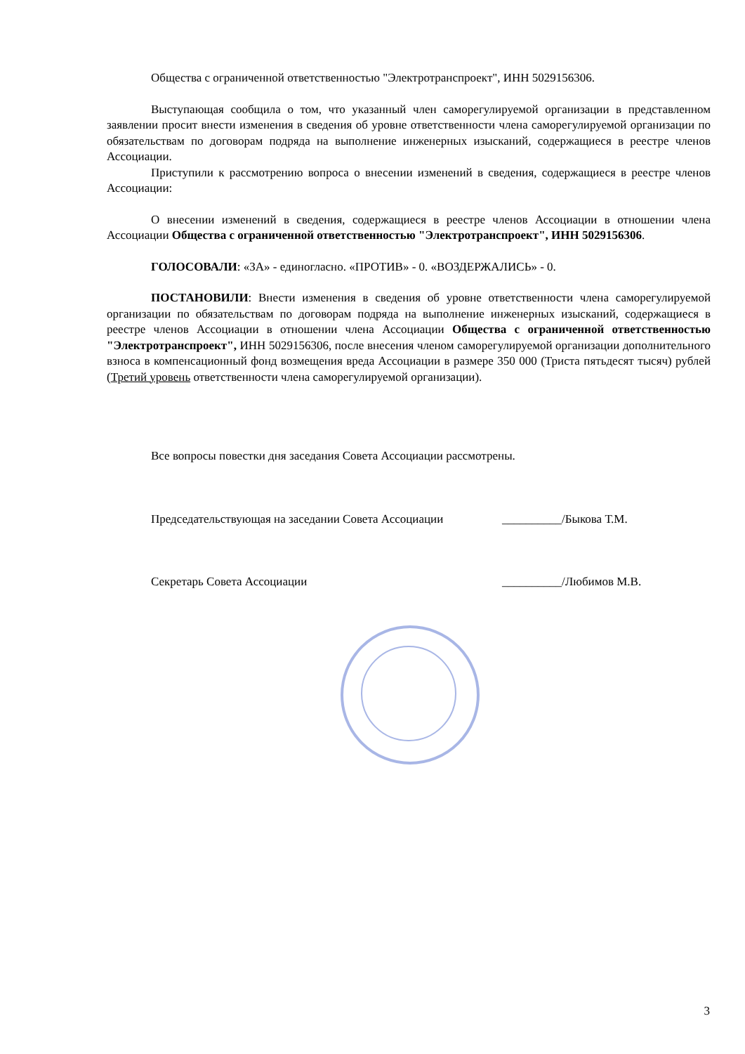Общества с ограниченной ответственностью "Электротранспроект", ИНН 5029156306.
Выступающая сообщила о том, что указанный член саморегулируемой организации в представленном заявлении просит внести изменения в сведения об уровне ответственности члена саморегулируемой организации по обязательствам по договорам подряда на выполнение инженерных изысканий, содержащиеся в реестре членов Ассоциации.
Приступили к рассмотрению вопроса о внесении изменений в сведения, содержащиеся в реестре членов Ассоциации:
О внесении изменений в сведения, содержащиеся в реестре членов Ассоциации в отношении члена Ассоциации Общества с ограниченной ответственностью "Электротранспроект", ИНН 5029156306.
ГОЛОСОВАЛИ: «ЗА» - единогласно. «ПРОТИВ» - 0. «ВОЗДЕРЖАЛИСЬ» - 0.
ПОСТАНОВИЛИ: Внести изменения в сведения об уровне ответственности члена саморегулируемой организации по обязательствам по договорам подряда на выполнение инженерных изысканий, содержащиеся в реестре членов Ассоциации в отношении члена Ассоциации Общества с ограниченной ответственностью "Электротранспроект", ИНН 5029156306, после внесения членом саморегулируемой организации дополнительного взноса в компенсационный фонд возмещения вреда Ассоциации в размере 350 000 (Триста пятьдесят тысяч) рублей (Третий уровень ответственности члена саморегулируемой организации).
Все вопросы повестки дня заседания Совета Ассоциации рассмотрены.
Председательствующая на заседании Совета Ассоциации __________/Быкова Т.М.
Секретарь Совета Ассоциации __________/Любимов М.В.
3